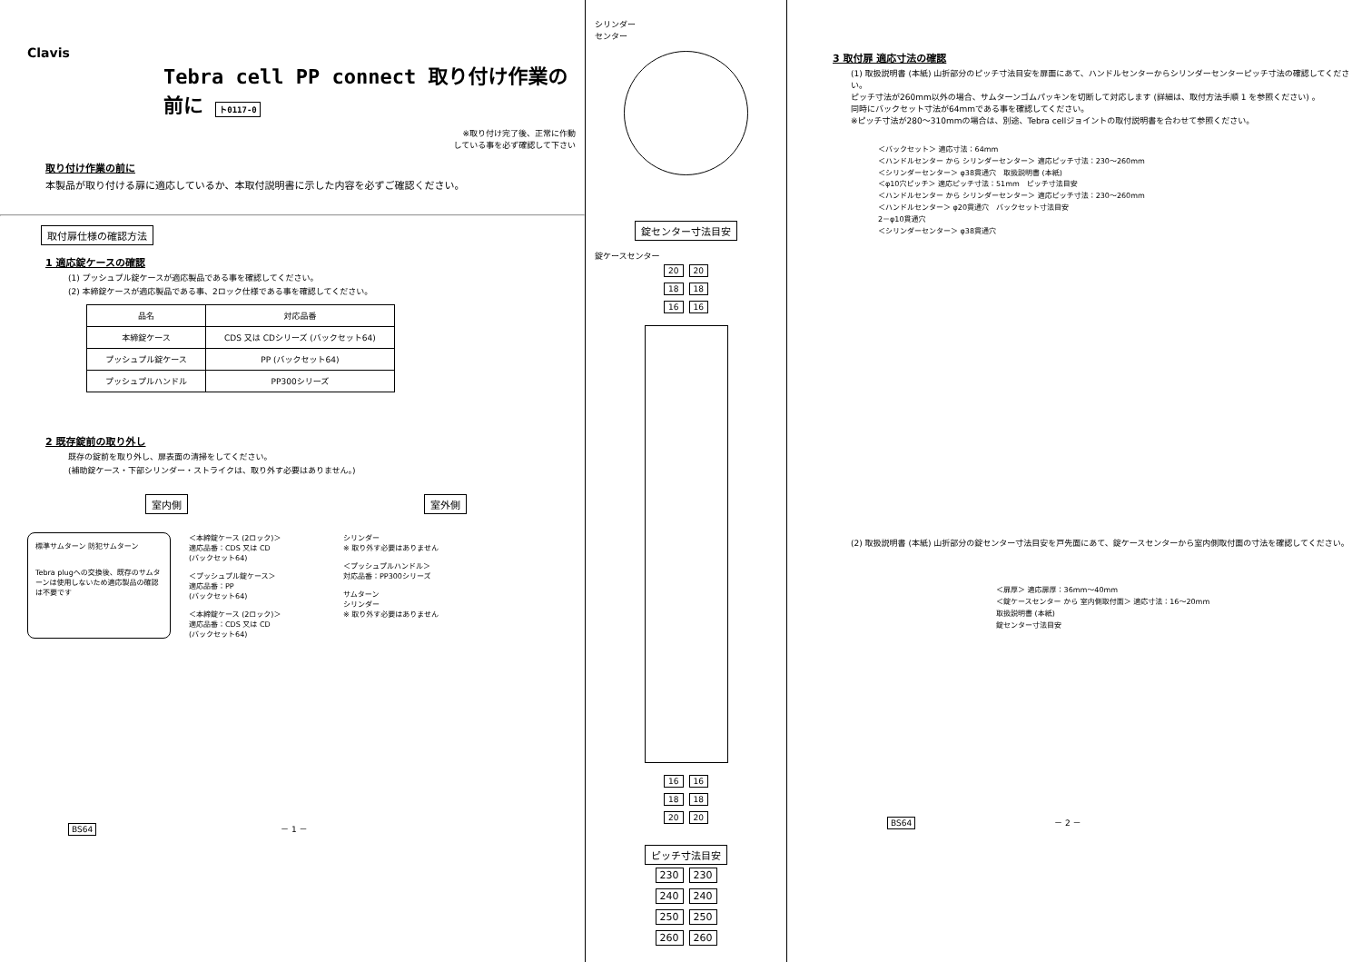Clavis
Tebra cell PP connect 取り付け作業の前に ト0117-0
※取り付け完了後、正常に作動
している事を必ず確認して下さい
取り付け作業の前に
本製品が取り付ける扉に適応しているか、本取付説明書に示した内容を必ずご確認ください。
取付扉仕様の確認方法
1 適応錠ケースの確認
(1) プッシュプル錠ケースが適応製品である事を確認してください。
(2) 本締錠ケースが適応製品である事、2ロック仕様である事を確認してください。
| 品名 | 対応品番 |
| --- | --- |
| 本締錠ケース | CDS 又は CDシリーズ (バックセット64) |
| プッシュプル錠ケース | PP (バックセット64) |
| プッシュプルハンドル | PP300シリーズ |
2 既存錠前の取り外し
既存の錠前を取り外し、扉表面の清掃をしてください。
(補助錠ケース・下部シリンダー・ストライクは、取り外す必要はありません。)
室内側 室外側
標準サムターン 防犯サムターン
Tebra plugへの交換後、既存のサムターンは使用しないため適応製品の確認は不要です
＜本締錠ケース (2ロック)＞
適応品番：CDS 又は CD
(バックセット64)
＜プッシュプル錠ケース＞
適応品番：PP
(バックセット64)
＜本締錠ケース (2ロック)＞
適応品番：CDS 又は CD
(バックセット64)
シリンダー
※ 取り外す必要はありません
＜プッシュプルハンドル＞
対応品番：PP300シリーズ
サムターン
シリンダー
※ 取り外す必要はありません
BS64 － 1 －
シリンダー
センター
錠センター寸法目安
錠ケースセンター
20 20
18 18
16 16
16 16
18 18
20 20
ピッチ寸法目安
230 230
240 240
250 250
260 260
3 取付扉 適応寸法の確認
(1) 取扱説明書 (本紙) 山折部分のピッチ寸法目安を扉面にあて、ハンドルセンターからシリンダーセンターピッチ寸法の確認してください。
ピッチ寸法が260mm以外の場合、サムターンゴムパッキンを切断して対応します (詳細は、取付方法手順 1 を参照ください) 。
同時にバックセット寸法が64mmである事を確認してください。
※ピッチ寸法が280～310mmの場合は、別途、Tebra cellジョイントの取付説明書を合わせて参照ください。
＜バックセット＞ 適応寸法：64mm
＜ハンドルセンター から シリンダーセンター＞ 適応ピッチ寸法：230～260mm
＜シリンダーセンター＞ φ38貫通穴　取扱説明書 (本紙)
＜φ10穴ピッチ＞ 適応ピッチ寸法：51mm　ピッチ寸法目安
＜ハンドルセンター から シリンダーセンター＞ 適応ピッチ寸法：230～260mm
＜ハンドルセンター＞ φ20貫通穴　バックセット寸法目安
2－φ10貫通穴
＜シリンダーセンター＞ φ38貫通穴
(2) 取扱説明書 (本紙) 山折部分の錠センター寸法目安を戸先面にあて、錠ケースセンターから室内側取付面の寸法を確認してください。
＜扉厚＞ 適応扉厚：36mm～40mm
＜錠ケースセンター から 室内側取付面＞ 適応寸法：16～20mm
取扱説明書 (本紙)
錠センター寸法目安
BS64 － 2 －